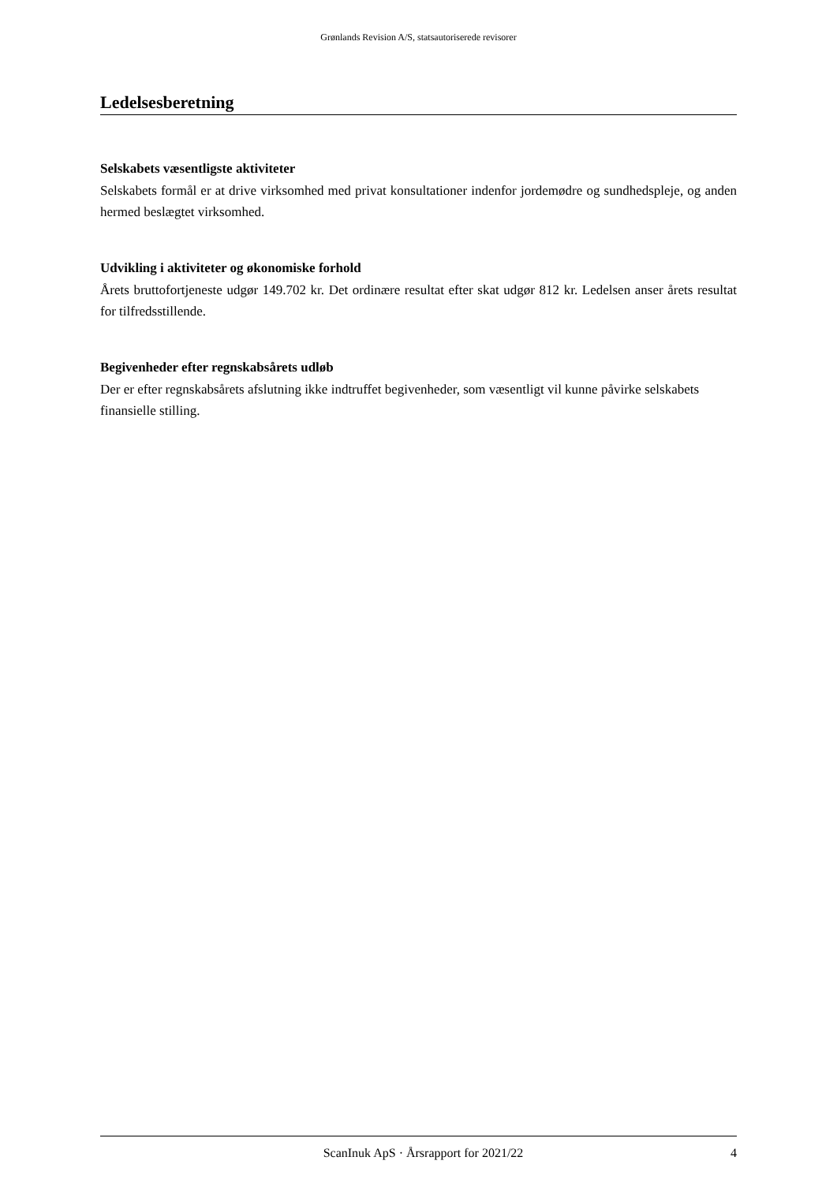Grønlands Revision A/S, statsautoriserede revisorer
Ledelsesberetning
Selskabets væsentligste aktiviteter
Selskabets formål er at drive virksomhed med privat konsultationer indenfor jordemødre og sundhedspleje, og anden hermed beslægtet virksomhed.
Udvikling i aktiviteter og økonomiske forhold
Årets bruttofortjeneste udgør 149.702 kr. Det ordinære resultat efter skat udgør 812 kr. Ledelsen anser årets resultat for tilfredsstillende.
Begivenheder efter regnskabsårets udløb
Der er efter regnskabsårets afslutning ikke indtruffet begivenheder, som væsentligt vil kunne påvirke selskabets finansielle stilling.
ScanInuk ApS · Årsrapport for 2021/22 4